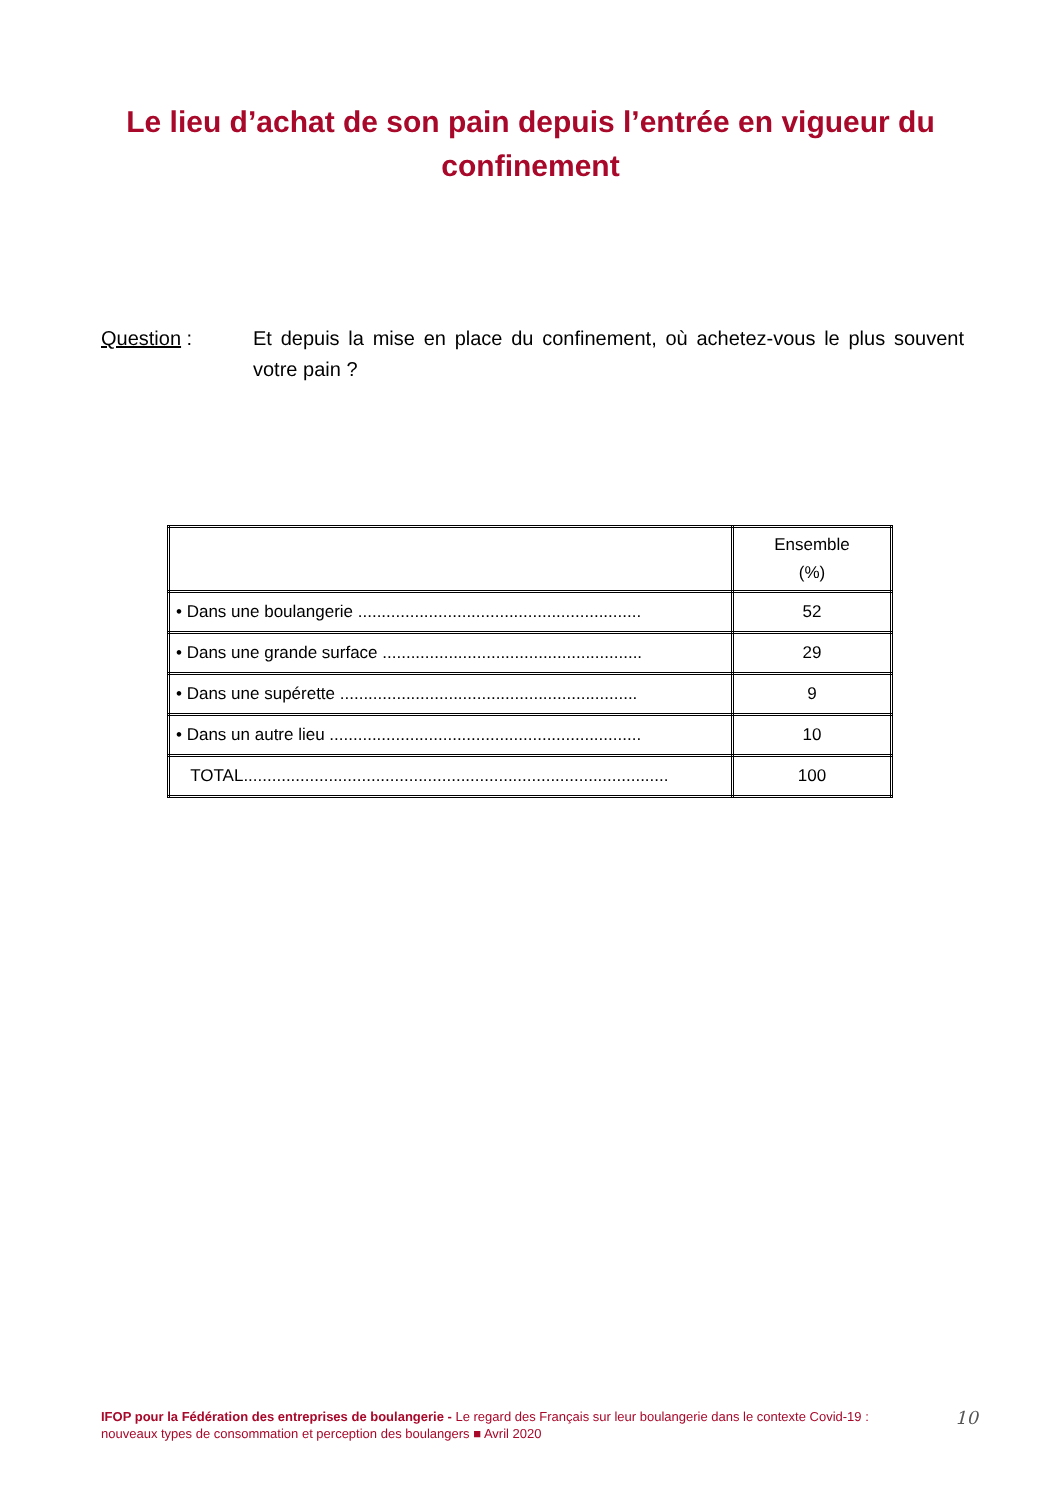Le lieu d’achat de son pain depuis l’entrée en vigueur du confinement
Question : Et depuis la mise en place du confinement, où achetez-vous le plus souvent votre pain ?
| | Ensemble (%) |
| --- | --- |
| • Dans une boulangerie ............................................................ | 52 |
| • Dans une grande surface ....................................................... | 29 |
| • Dans une supérette ............................................................... | 9 |
| • Dans un autre lieu .................................................................. | 10 |
| TOTAL.......................................................................................... | 100 |
IFOP pour la Fédération des entreprises de boulangerie - Le regard des Français sur leur boulangerie dans le contexte Covid-19 : nouveaux types de consommation et perception des boulangers ■ Avril 2020
10